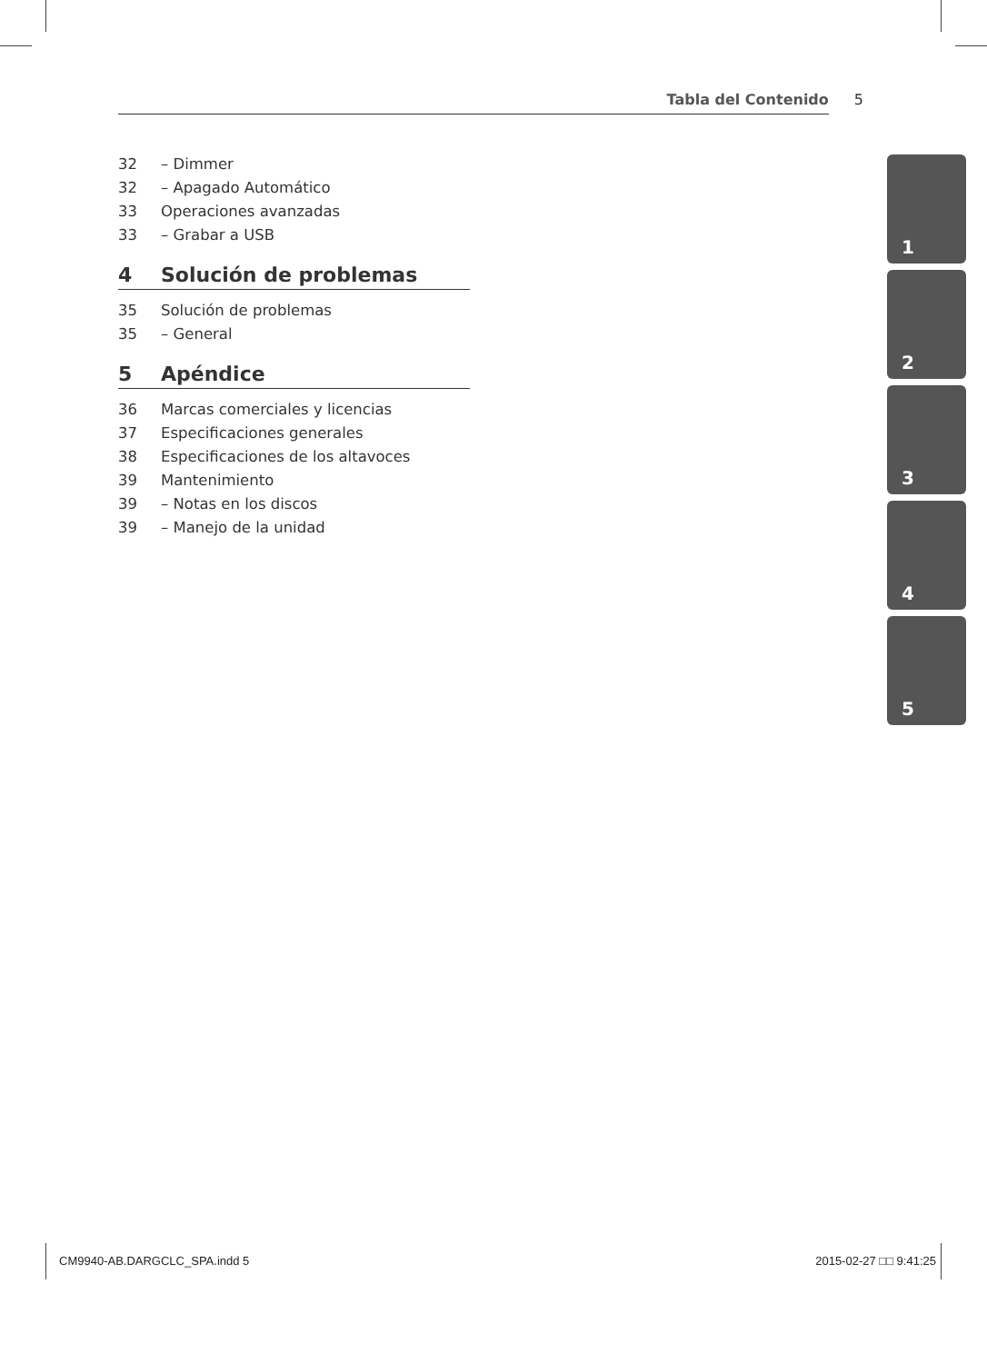Tabla del Contenido 5
32 – Dimmer
32 – Apagado Automático
33 Operaciones avanzadas
33 – Grabar a USB
4 Solución de problemas
35 Solución de problemas
35 – General
5 Apéndice
36 Marcas comerciales y licencias
37 Especificaciones generales
38 Especificaciones de los altavoces
39 Mantenimiento
39 – Notas en los discos
39 – Manejo de la unidad
1
2
3
4
5
CM9940-AB.DARGCLC_SPA.indd 5 2015-02-27 □□ 9:41:25